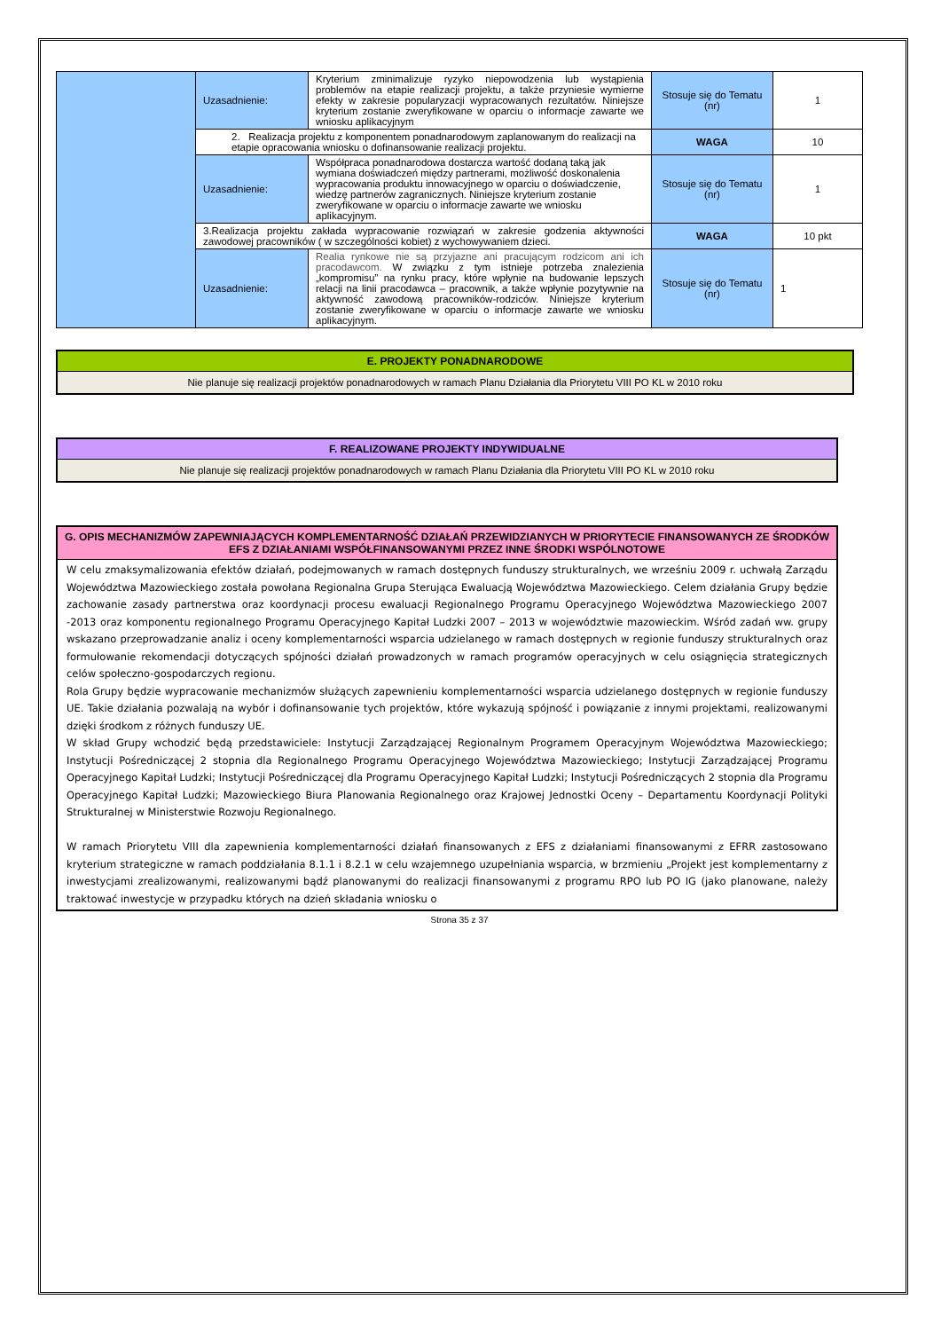| | Uzasadnienie: | Kryterium zminimalizuje ryzyko niepowodzenia lub wystąpienia problemów na etapie realizacji projektu, a także przyniesie wymierne efekty w zakresie popularyzacji wypracowanych rezultatów. Niniejsze kryterium zostanie zweryfikowane w oparciu o informacje zawarte we wniosku aplikacyjnym | Stosuje się do Tematu (nr) | 1 |
| | 2. Realizacja projektu z komponentem ponadnarodowym zaplanowanym do realizacji na etapie opracowania wniosku o dofinansowanie realizacji projektu. | | WAGA | 10 |
| | Uzasadnienie: | Współpraca ponadnarodowa dostarcza wartość dodaną taką jak wymiana doświadczeń między partnerami, możliwość doskonalenia wypracowania produktu innowacyjnego w oparciu o doświadczenie, wiedzę partnerów zagranicznych. Niniejsze kryterium zostanie zweryfikowane w oparciu o informacje zawarte we wniosku aplikacyjnym. | Stosuje się do Tematu (nr) | 1 |
| | 3.Realizacja projektu zakłada wypracowanie rozwiązań w zakresie godzenia aktywności zawodowej pracowników ( w szczególności kobiet) z wychowywaniem dzieci. | | WAGA | 10 pkt |
| | Uzasadnienie: | Realia rynkowe nie są przyjazne ani pracującym rodzicom ani ich pracodawcom. W związku z tym istnieje potrzeba znalezienia „kompromisu” na rynku pracy, które wpłynie na budowanie lepszych relacji na linii pracodawca – pracownik, a także wpłynie pozytywnie na aktywność zawodową pracowników-rodziców. Niniejsze kryterium zostanie zweryfikowane w oparciu o informacje zawarte we wniosku aplikacyjnym. | Stosuje się do Tematu (nr) | 1 |
E. PROJEKTY PONADNARODOWE
Nie planuje się realizacji projektów ponadnarodowych w ramach Planu Działania dla Priorytetu VIII PO KL w 2010 roku
F. REALIZOWANE PROJEKTY INDYWIDUALNE
Nie planuje się realizacji projektów ponadnarodowych w ramach Planu Działania dla Priorytetu VIII PO KL w 2010 roku
G. OPIS MECHANIZMÓW ZAPEWNIAJĄCYCH KOMPLEMENTARNOŚĆ DZIAŁAŃ PRZEWIDZIANYCH W PRIORYTECIE FINANSOWANYCH ZE ŚRODKÓW EFS Z DZIAŁANIAMI WSPÓŁFINANSOWANYMI PRZEZ INNE ŚRODKI WSPÓLNOTOWE
W celu zmaksymalizowania efektów działań, podejmowanych w ramach dostępnych funduszy strukturalnych, we wrześniu 2009 r. uchwałą Zarządu Województwa Mazowieckiego została powołana Regionalna Grupa Sterująca Ewaluacją Województwa Mazowieckiego. Celem działania Grupy będzie zachowanie zasady partnerstwa oraz koordynacji procesu ewaluacji Regionalnego Programu Operacyjnego Województwa Mazowieckiego 2007 -2013 oraz komponentu regionalnego Programu Operacyjnego Kapitał Ludzki 2007 – 2013 w województwie mazowieckim. Wśród zadań ww. grupy wskazano przeprowadzanie analiz i oceny komplementarności wsparcia udzielanego w ramach dostępnych w regionie funduszy strukturalnych oraz formułowanie rekomendacji dotyczących spójności działań prowadzonych w ramach programów operacyjnych w celu osiągnięcia strategicznych celów społeczno-gospodarczych regionu.
Rola Grupy będzie wypracowanie mechanizmów służących zapewnieniu komplementarności wsparcia udzielanego dostępnych w regionie funduszy UE. Takie działania pozwalają na wybór i dofinansowanie tych projektów, które wykazują spójność i powiązanie z innymi projektami, realizowanymi dzięki środkom z różnych funduszy UE.
W skład Grupy wchodzić będą przedstawiciele: Instytucji Zarządzającej Regionalnym Programem Operacyjnym Województwa Mazowieckiego; Instytucji Pośredniczącej 2 stopnia dla Regionalnego Programu Operacyjnego Województwa Mazowieckiego; Instytucji Zarządzającej Programu Operacyjnego Kapitał Ludzki; Instytucji Pośredniczącej dla Programu Operacyjnego Kapitał Ludzki; Instytucji Pośredniczących 2 stopnia dla Programu Operacyjnego Kapitał Ludzki; Mazowieckiego Biura Planowania Regionalnego oraz Krajowej Jednostki Oceny – Departamentu Koordynacji Polityki Strukturalnej w Ministerstwie Rozwoju Regionalnego.
W ramach Priorytetu VIII dla zapewnienia komplementarności działań finansowanych z EFS z działaniami finansowanymi z EFRR zastosowano kryterium strategiczne w ramach poddziałania 8.1.1 i 8.2.1 w celu wzajemnego uzupełniania wsparcia, w brzmieniu „Projekt jest komplementarny z inwestycjami zrealizowanymi, realizowanymi bądź planowanymi do realizacji finansowanymi z programu RPO lub PO IG (jako planowane, należy traktować inwestycje w przypadku których na dzień składania wniosku o
Strona 35 z 37